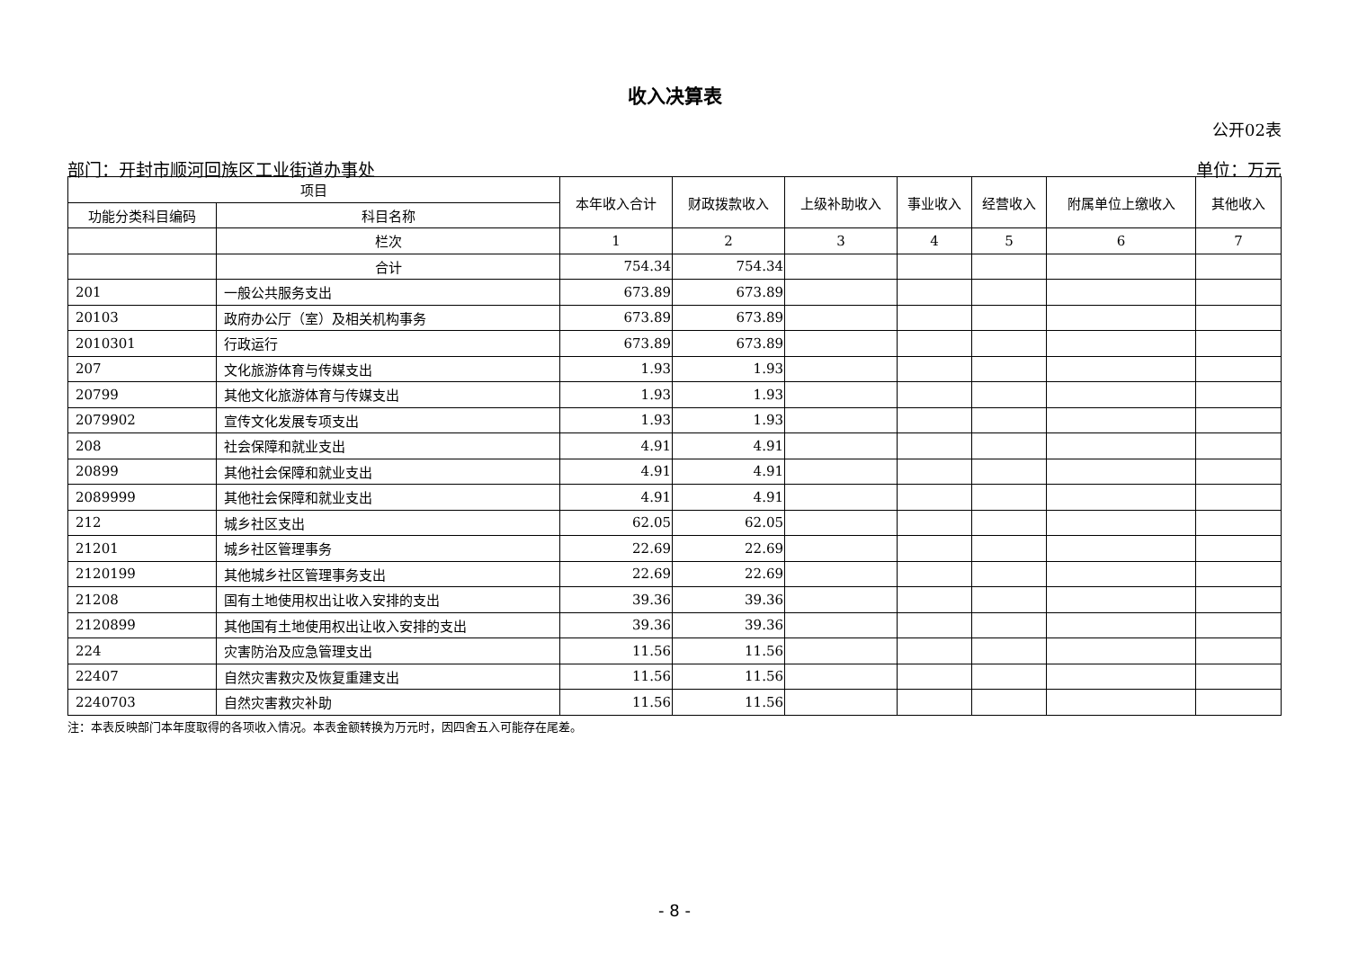收入决算表
公开02表
部门：开封市顺河回族区工业街道办事处 单位：万元
| 项目 | | 本年收入合计 | 财政拨款收入 | 上级补助收入 | 事业收入 | 经营收入 | 附属单位上缴收入 | 其他收入 |
| --- | --- | --- | --- | --- | --- | --- | --- | --- |
| 功能分类科目编码 | 科目名称 | | | | | | | |
| | 栏次 | 1 | 2 | 3 | 4 | 5 | 6 | 7 |
| | 合计 | 754.34 | 754.34 | | | | | |
| 201 | 一般公共服务支出 | 673.89 | 673.89 | | | | | |
| 20103 | 政府办公厅（室）及相关机构事务 | 673.89 | 673.89 | | | | | |
| 2010301 | 行政运行 | 673.89 | 673.89 | | | | | |
| 207 | 文化旅游体育与传媒支出 | 1.93 | 1.93 | | | | | |
| 20799 | 其他文化旅游体育与传媒支出 | 1.93 | 1.93 | | | | | |
| 2079902 | 宣传文化发展专项支出 | 1.93 | 1.93 | | | | | |
| 208 | 社会保障和就业支出 | 4.91 | 4.91 | | | | | |
| 20899 | 其他社会保障和就业支出 | 4.91 | 4.91 | | | | | |
| 2089999 | 其他社会保障和就业支出 | 4.91 | 4.91 | | | | | |
| 212 | 城乡社区支出 | 62.05 | 62.05 | | | | | |
| 21201 | 城乡社区管理事务 | 22.69 | 22.69 | | | | | |
| 2120199 | 其他城乡社区管理事务支出 | 22.69 | 22.69 | | | | | |
| 21208 | 国有土地使用权出让收入安排的支出 | 39.36 | 39.36 | | | | | |
| 2120899 | 其他国有土地使用权出让收入安排的支出 | 39.36 | 39.36 | | | | | |
| 224 | 灾害防治及应急管理支出 | 11.56 | 11.56 | | | | | |
| 22407 | 自然灾害救灾及恢复重建支出 | 11.56 | 11.56 | | | | | |
| 2240703 | 自然灾害救灾补助 | 11.56 | 11.56 | | | | | |
注：本表反映部门本年度取得的各项收入情况。本表金额转换为万元时，因四舍五入可能存在尾差。
- 8 -